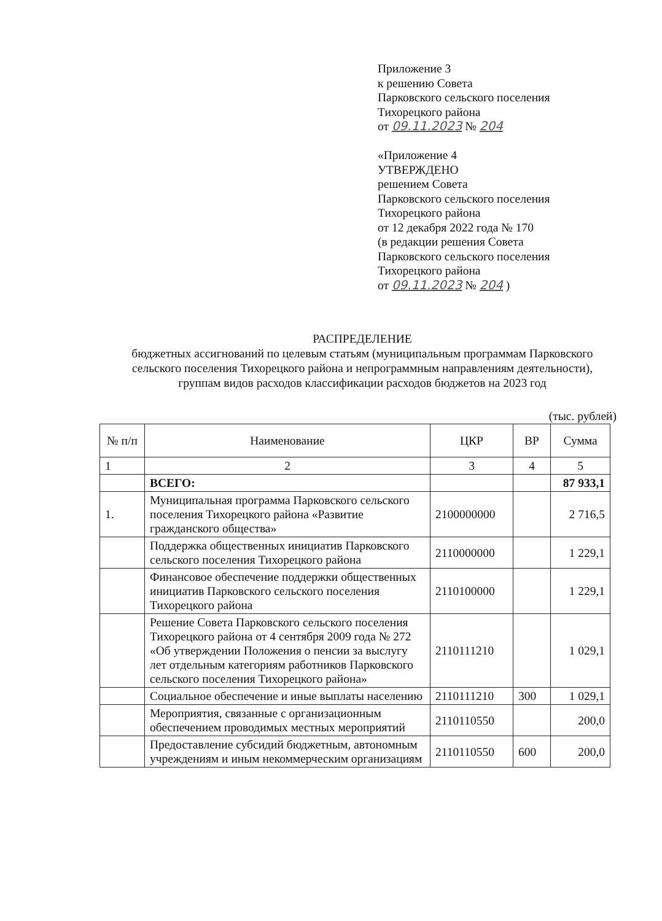Приложение 3
к решению Совета
Парковского сельского поселения
Тихорецкого района
от 09.11.2023 № 204
«Приложение 4
УТВЕРЖДЕНО
решением Совета
Парковского сельского поселения
Тихорецкого района
от 12 декабря 2022 года № 170
(в редакции решения Совета
Парковского сельского поселения
Тихорецкого района
от 09.11.2023 № 204 )
РАСПРЕДЕЛЕНИЕ
бюджетных ассигнований по целевым статьям (муниципальным программам Парковского сельского поселения Тихорецкого района и непрограммным направлениям деятельности), группам видов расходов классификации расходов бюджетов на 2023 год
(тыс. рублей)
| № п/п | Наименование | ЦКР | ВР | Сумма |
| --- | --- | --- | --- | --- |
| 1 | 2 | 3 | 4 | 5 |
| | ВСЕГО: | | | 87 933,1 |
| 1. | Муниципальная программа Парковского сельского поселения Тихорецкого района «Развитие гражданского общества» | 2100000000 | | 2 716,5 |
| | Поддержка общественных инициатив Парковского сельского поселения Тихорецкого района | 2110000000 | | 1 229,1 |
| | Финансовое обеспечение поддержки общественных инициатив Парковского сельского поселения Тихорецкого района | 2110100000 | | 1 229,1 |
| | Решение Совета Парковского сельского поселения Тихорецкого района от 4 сентября 2009 года № 272 «Об утверждении Положения о пенсии за выслугу лет отдельным категориям работников Парковского сельского поселения Тихорецкого района» | 2110111210 | | 1 029,1 |
| | Социальное обеспечение и иные выплаты населению | 2110111210 | 300 | 1 029,1 |
| | Мероприятия, связанные с организационным обеспечением проводимых местных мероприятий | 2110110550 | | 200,0 |
| | Предоставление субсидий бюджетным, автономным учреждениям и иным некоммерческим организациям | 2110110550 | 600 | 200,0 |